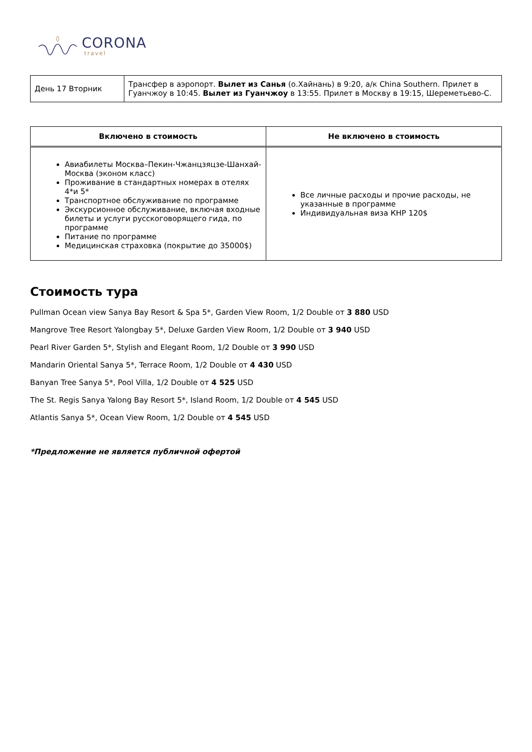CORONA
travel
| День 17 Вторник | Трансфер в аэропорт. Вылет из Санья (о.Хайнань) в 9:20, а/к China Southern. Прилет в Гуанчжоу в 10:45. Вылет из Гуанчжоу в 13:55. Прилет в Москву в 19:15, Шереметьево-С. |
| Включено в стоимость | Не включено в стоимость |
| --- | --- |
| Авиабилеты Москва–Пекин-Чжанцзяцзе-Шанхай-Москва (эконом класс) Проживание в стандартных номерах в отелях 4*и 5* Транспортное обслуживание по программе Экскурсионное обслуживание, включая входные билеты и услуги русскоговорящего гида, по программе Питание по программе Медицинская страховка (покрытие до 35000$) | Все личные расходы и прочие расходы, не указанные в программе Индивидуальная виза КНР 120$ |
Стоимость тура
Pullman Ocean view Sanya Bay Resort & Spa 5*, Garden View Room, 1/2 Double от 3 880 USD
Mangrove Tree Resort Yalongbay 5*, Deluxe Garden View Room, 1/2 Double от 3 940 USD
Pearl River Garden 5*, Stylish and Elegant Room, 1/2 Double от 3 990 USD
Mandarin Oriental Sanya 5*, Terrace Room, 1/2 Double от 4 430 USD
Banyan Tree Sanya 5*, Pool Villa, 1/2 Double от 4 525 USD
The St. Regis Sanya Yalong Bay Resort 5*, Island Room, 1/2 Double от 4 545 USD
Atlantis Sanya 5*, Ocean View Room, 1/2 Double от 4 545 USD
*Предложение не является публичной офертой